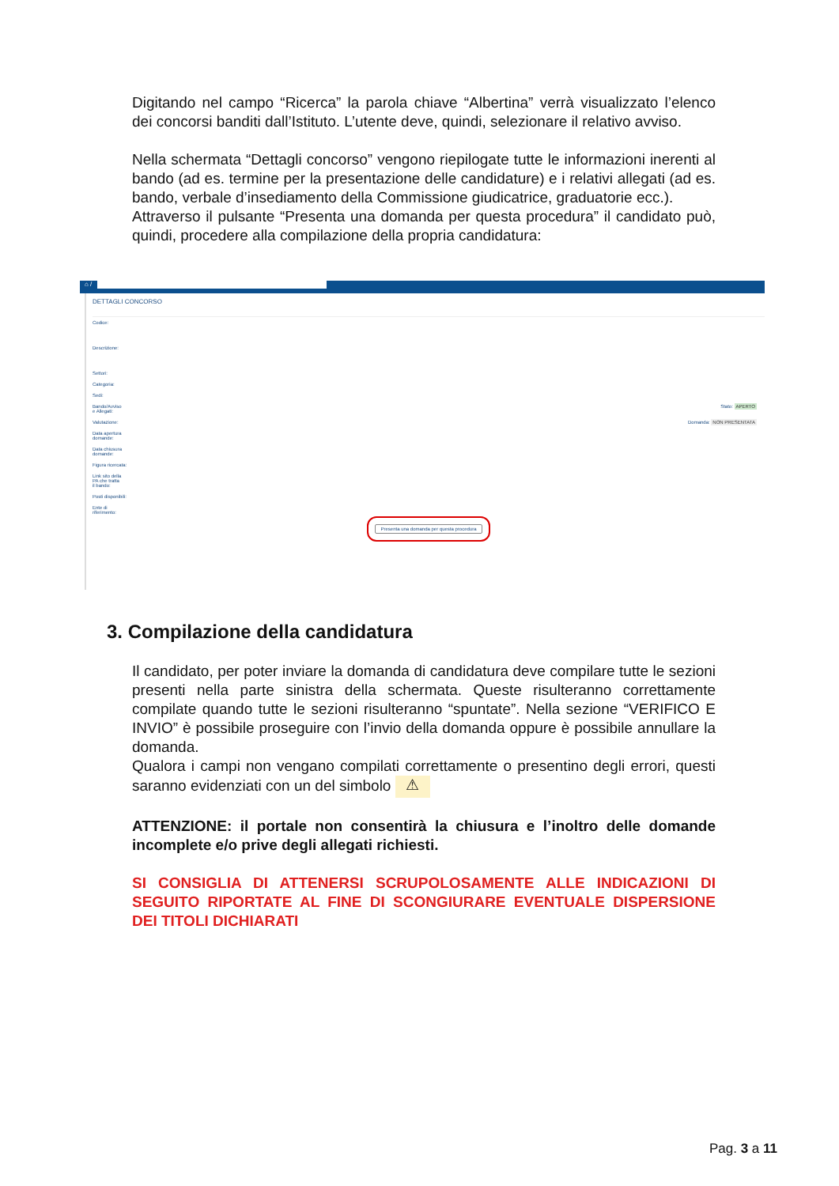Digitando nel campo “Ricerca” la parola chiave “Albertina” verrà visualizzato l’elenco dei concorsi banditi dall’Istituto. L’utente deve, quindi, selezionare il relativo avviso.
Nella schermata “Dettagli concorso” vengono riepilogate tutte le informazioni inerenti al bando (ad es. termine per la presentazione delle candidature) e i relativi allegati (ad es. bando, verbale d’insediamento della Commissione giudicatrice, graduatorie ecc.).
Attraverso il pulsante “Presenta una domanda per questa procedura” il candidato può, quindi, procedere alla compilazione della propria candidatura:
⌂ /
DETTAGLI CONCORSO
Codice:
Descrizione:
Settori:
Categoria:
Sedi:
Bando/Avviso
e Allegati: Stato: APERTO
Valutazione: Domanda: NON PRESENTATA
Data apertura
domande:
Data chiusura
domande:
Figura ricercata:
Link sito della
PA che tratta
il bando:
Posti disponibili:
Ente di
riferimento:
Presenta una domanda per questa procedura
3. Compilazione della candidatura
Il candidato, per poter inviare la domanda di candidatura deve compilare tutte le sezioni presenti nella parte sinistra della schermata. Queste risulteranno correttamente compilate quando tutte le sezioni risulteranno “spuntate”. Nella sezione “VERIFICO E INVIO” è possibile proseguire con l’invio della domanda oppure è possibile annullare la domanda.
Qualora i campi non vengano compilati correttamente o presentino degli errori, questi saranno evidenziati con un del simbolo ⚠
ATTENZIONE: il portale non consentirà la chiusura e l’inoltro delle domande incomplete e/o prive degli allegati richiesti.
SI CONSIGLIA DI ATTENERSI SCRUPOLOSAMENTE ALLE INDICAZIONI DI SEGUITO RIPORTATE AL FINE DI SCONGIURARE EVENTUALE DISPERSIONE DEI TITOLI DICHIARATI
Pag. 3 a 11